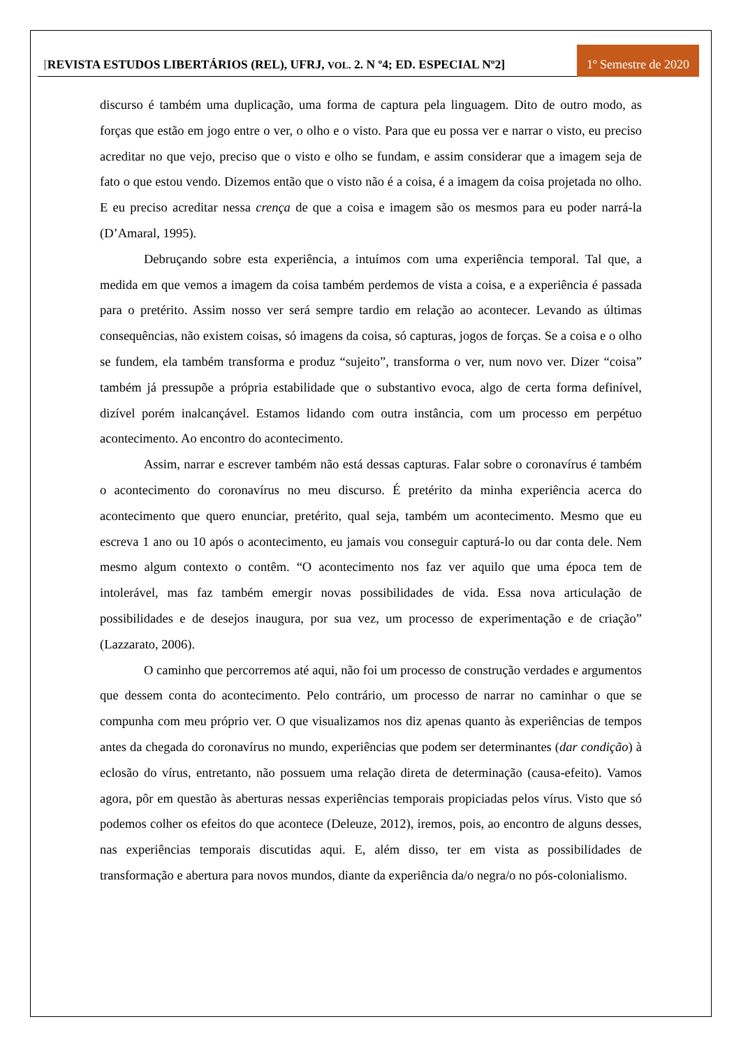[REVISTA ESTUDOS LIBERTÁRIOS (REL), UFRJ, VOL. 2. N º4; ED. ESPECIAL Nº2]
1º Semestre de 2020
discurso é também uma duplicação, uma forma de captura pela linguagem. Dito de outro modo, as forças que estão em jogo entre o ver, o olho e o visto. Para que eu possa ver e narrar o visto, eu preciso acreditar no que vejo, preciso que o visto e olho se fundam, e assim considerar que a imagem seja de fato o que estou vendo. Dizemos então que o visto não é a coisa, é a imagem da coisa projetada no olho. E eu preciso acreditar nessa crença de que a coisa e imagem são os mesmos para eu poder narrá-la (D’Amaral, 1995).
Debruçando sobre esta experiência, a intuímos com uma experiência temporal. Tal que, a medida em que vemos a imagem da coisa também perdemos de vista a coisa, e a experiência é passada para o pretérito. Assim nosso ver será sempre tardio em relação ao acontecer. Levando as últimas consequências, não existem coisas, só imagens da coisa, só capturas, jogos de forças. Se a coisa e o olho se fundem, ela também transforma e produz “sujeito”, transforma o ver, num novo ver. Dizer “coisa” também já pressupõe a própria estabilidade que o substantivo evoca, algo de certa forma definível, dizível porém inalcançável. Estamos lidando com outra instância, com um processo em perpétuo acontecimento. Ao encontro do acontecimento.
Assim, narrar e escrever também não está dessas capturas. Falar sobre o coronavírus é também o acontecimento do coronavírus no meu discurso. É pretérito da minha experiência acerca do acontecimento que quero enunciar, pretérito, qual seja, também um acontecimento. Mesmo que eu escreva 1 ano ou 10 após o acontecimento, eu jamais vou conseguir capturá-lo ou dar conta dele. Nem mesmo algum contexto o contêm. “O acontecimento nos faz ver aquilo que uma época tem de intolerável, mas faz também emergir novas possibilidades de vida. Essa nova articulação de possibilidades e de desejos inaugura, por sua vez, um processo de experimentação e de criação” (Lazzarato, 2006).
O caminho que percorremos até aqui, não foi um processo de construção verdades e argumentos que dessem conta do acontecimento. Pelo contrário, um processo de narrar no caminhar o que se compunha com meu próprio ver. O que visualizamos nos diz apenas quanto às experiências de tempos antes da chegada do coronavírus no mundo, experiências que podem ser determinantes (dar condição) à eclosão do vírus, entretanto, não possuem uma relação direta de determinação (causa-efeito). Vamos agora, pôr em questão às aberturas nessas experiências temporais propiciadas pelos vírus. Visto que só podemos colher os efeitos do que acontece (Deleuze, 2012), iremos, pois, ao encontro de alguns desses, nas experiências temporais discutidas aqui. E, além disso, ter em vista as possibilidades de transformação e abertura para novos mundos, diante da experiência da/o negra/o no pós-colonialismo.